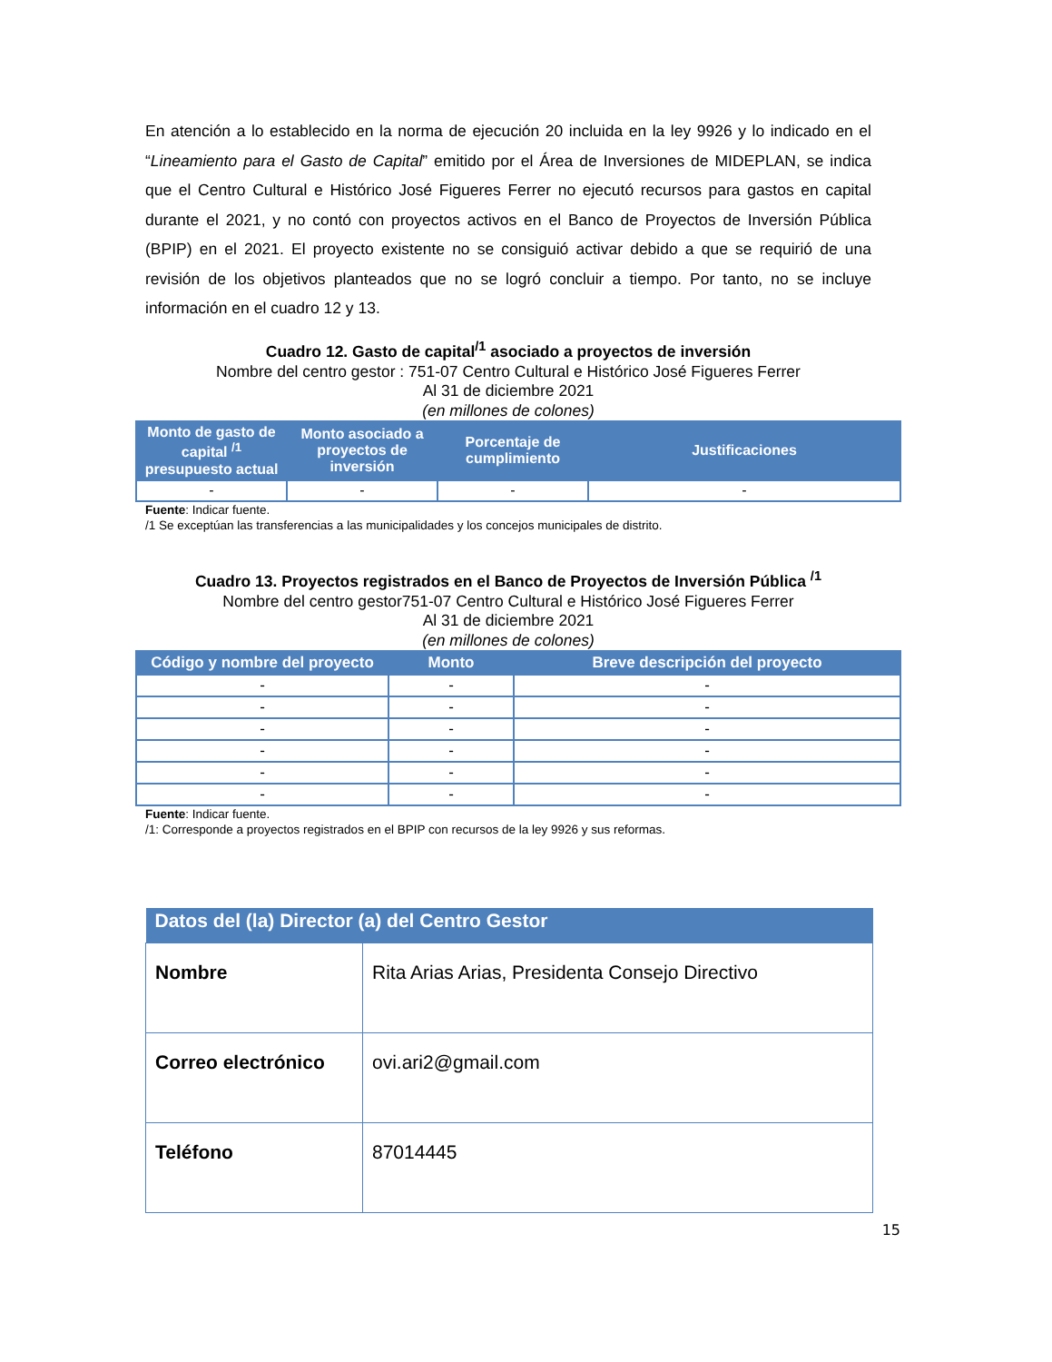En atención a lo establecido en la norma de ejecución 20 incluida en la ley 9926 y lo indicado en el “Lineamiento para el Gasto de Capital” emitido por el Área de Inversiones de MIDEPLAN, se indica que el Centro Cultural e Histórico José Figueres Ferrer no ejecutó recursos para gastos en capital durante el 2021, y no contó con proyectos activos en el Banco de Proyectos de Inversión Pública (BPIP) en el 2021. El proyecto existente no se consiguió activar debido a que se requirió de una revisión de los objetivos planteados que no se logró concluir a tiempo. Por tanto, no se incluye información en el cuadro 12 y 13.
Cuadro 12. Gasto de capital<sup>/1</sup> asociado a proyectos de inversión
Nombre del centro gestor : 751-07 Centro Cultural e Histórico José Figueres Ferrer
Al 31 de diciembre 2021
(en millones de colones)
| Monto de gasto de capital <sup>/1</sup> presupuesto actual | Monto asociado a proyectos de inversión | Porcentaje de cumplimiento | Justificaciones |
| --- | --- | --- | --- |
| - | - | - | - |
Fuente: Indicar fuente.
/1 Se exceptúan las transferencias a las municipalidades y los concejos municipales de distrito.
Cuadro 13. Proyectos registrados en el Banco de Proyectos de Inversión Pública <sup>/1</sup>
Nombre del centro gestor751-07 Centro Cultural e Histórico José Figueres Ferrer
Al 31 de diciembre 2021
(en millones de colones)
| Código y nombre del proyecto | Monto | Breve descripción del proyecto |
| --- | --- | --- |
| - | - | - |
| - | - | - |
| - | - | - |
| - | - | - |
| - | - | - |
| - | - | - |
Fuente: Indicar fuente.
/1: Corresponde a proyectos registrados en el BPIP con recursos de la ley 9926 y sus reformas.
| Datos del (la) Director (a) del Centro Gestor | |
| --- | --- |
| Nombre | Rita Arias Arias, Presidenta Consejo Directivo |
| Correo electrónico | ovi.ari2@gmail.com |
| Teléfono | 87014445 |
15